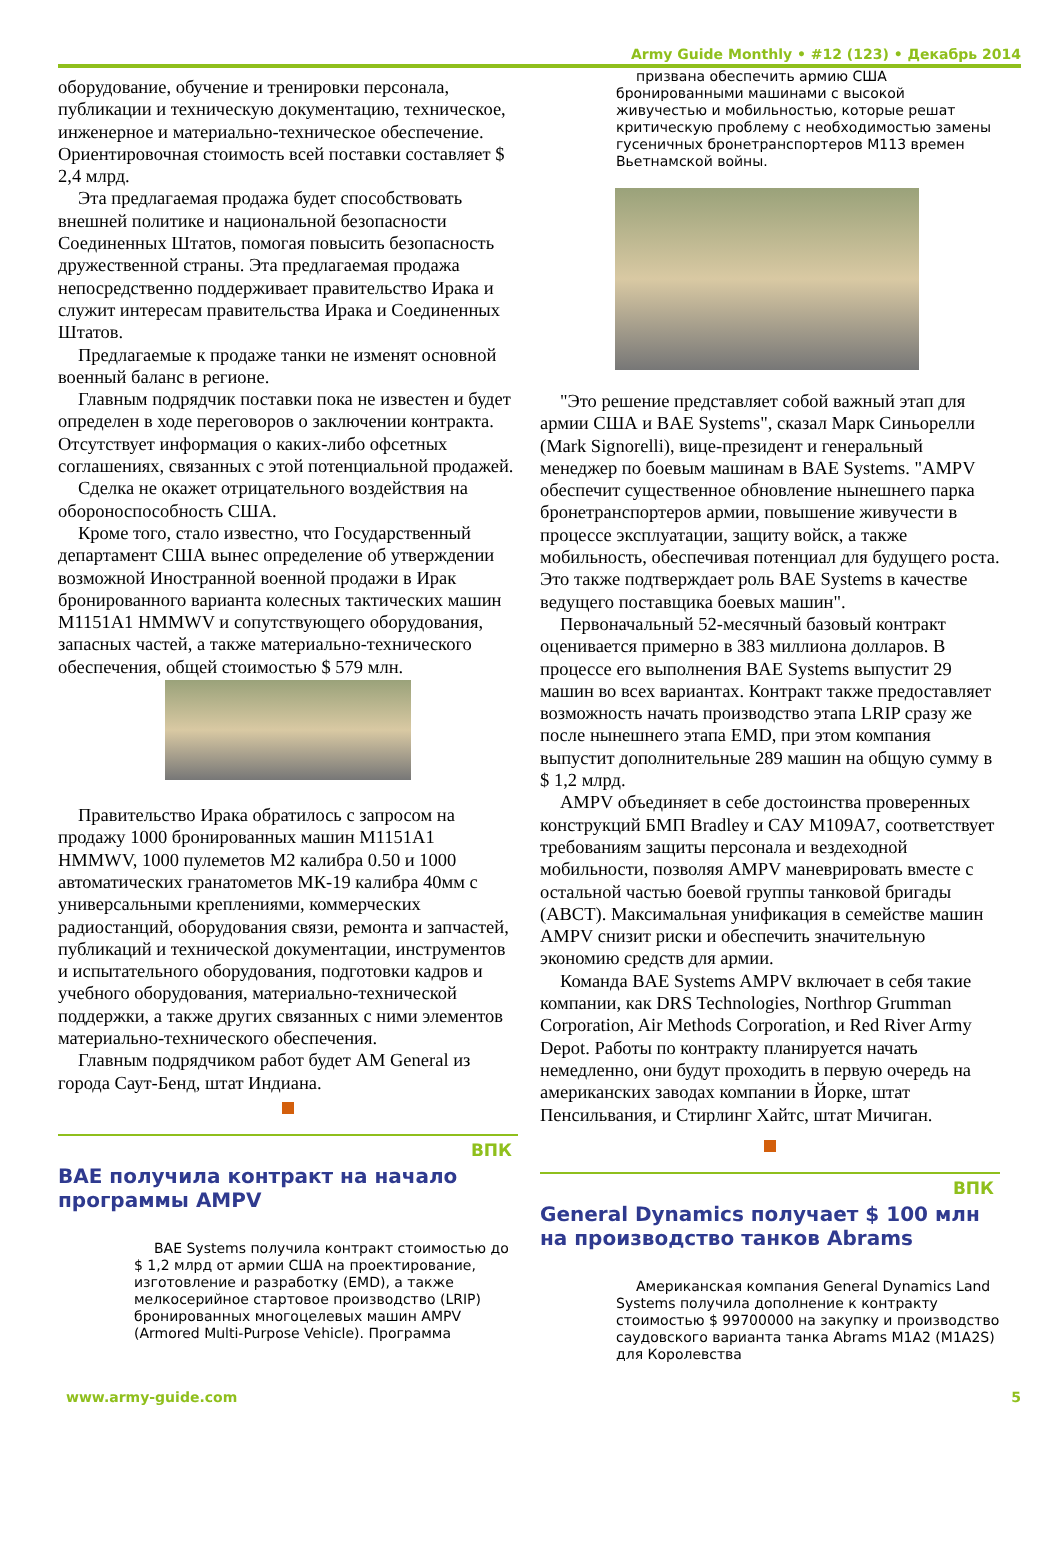Army Guide Monthly • #12 (123) • Декабрь 2014
оборудование, обучение и тренировки персонала, публикации и техническую документацию, техническое, инженерное и материально-техническое обеспечение. Ориентировочная стоимость всей поставки составляет $ 2,4 млрд.
Эта предлагаемая продажа будет способствовать внешней политике и национальной безопасности Соединенных Штатов, помогая повысить безопасность дружественной страны. Эта предлагаемая продажа непосредственно поддерживает правительство Ирака и служит интересам правительства Ирака и Соединенных Штатов.
Предлагаемые к продаже танки не изменят основной военный баланс в регионе.
Главным подрядчик поставки пока не известен и будет определен в ходе переговоров о заключении контракта. Отсутствует информация о каких-либо офсетных соглашениях, связанных с этой потенциальной продажей.
Сделка не окажет отрицательного воздействия на обороноспособность США.
Кроме того, стало известно, что Государственный департамент США вынес определение об утверждении возможной Иностранной военной продажи в Ирак бронированного варианта колесных тактических машин M1151A1 HMMWV и сопутствующего оборудования, запасных частей, а также материально-технического обеспечения, общей стоимостью $ 579 млн.
Правительство Ирака обратилось с запросом на продажу 1000 бронированных машин M1151A1 HMMWV, 1000 пулеметов M2 калибра 0.50 и 1000 автоматических гранатометов МК-19 калибра 40мм с универсальными креплениями, коммерческих радиостанций, оборудования связи, ремонта и запчастей, публикаций и технической документации, инструментов и испытательного оборудования, подготовки кадров и учебного оборудования, материально-технической поддержки, а также других связанных с ними элементов материально-технического обеспечения.
Главным подрядчиком работ будет AM General из города Саут-Бенд, штат Индиана.
ВПК
BAE получила контракт на начало программы AMPV
BAE Systems получила контракт стоимостью до $ 1,2 млрд от армии США на проектирование, изготовление и разработку (EMD), а также мелкосерийное стартовое производство (LRIP) бронированных многоцелевых машин AMPV (Armored Multi-Purpose Vehicle). Программа
призвана обеспечить армию США бронированными машинами с высокой живучестью и мобильностью, которые решат критическую проблему с необходимостью замены гусеничных бронетранспортеров M113 времен Вьетнамской войны.
"Это решение представляет собой важный этап для армии США и BAE Systems", сказал Марк Синьорелли (Mark Signorelli), вице-президент и генеральный менеджер по боевым машинам в BAE Systems. "AMPV обеспечит существенное обновление нынешнего парка бронетранспортеров армии, повышение живучести в процессе эксплуатации, защиту войск, а также мобильность, обеспечивая потенциал для будущего роста. Это также подтверждает роль BAE Systems в качестве ведущего поставщика боевых машин".
Первоначальный 52-месячный базовый контракт оценивается примерно в 383 миллиона долларов. В процессе его выполнения BAE Systems выпустит 29 машин во всех вариантах. Контракт также предоставляет возможность начать производство этапа LRIP сразу же после нынешнего этапа EMD, при этом компания выпустит дополнительные 289 машин на общую сумму в $ 1,2 млрд.
AMPV объединяет в себе достоинства проверенных конструкций БМП Bradley и САУ M109A7, соответствует требованиям защиты персонала и вездеходной мобильности, позволяя AMPV маневрировать вместе с остальной частью боевой группы танковой бригады (ABCT). Максимальная унификация в семействе машин AMPV снизит риски и обеспечить значительную экономию средств для армии.
Команда BAE Systems AMPV включает в себя такие компании, как DRS Technologies, Northrop Grumman Corporation, Air Methods Corporation, и Red River Army Depot. Работы по контракту планируется начать немедленно, они будут проходить в первую очередь на американских заводах компании в Йорке, штат Пенсильвания, и Стирлинг Хайтс, штат Мичиган.
ВПК
General Dynamics получает $ 100 млн на производство танков Abrams
Американская компания General Dynamics Land Systems получила дополнение к контракту стоимостью $ 99700000 на закупку и производство саудовского варианта танка Abrams M1A2 (M1A2S) для Королевства
www.army-guide.com 5